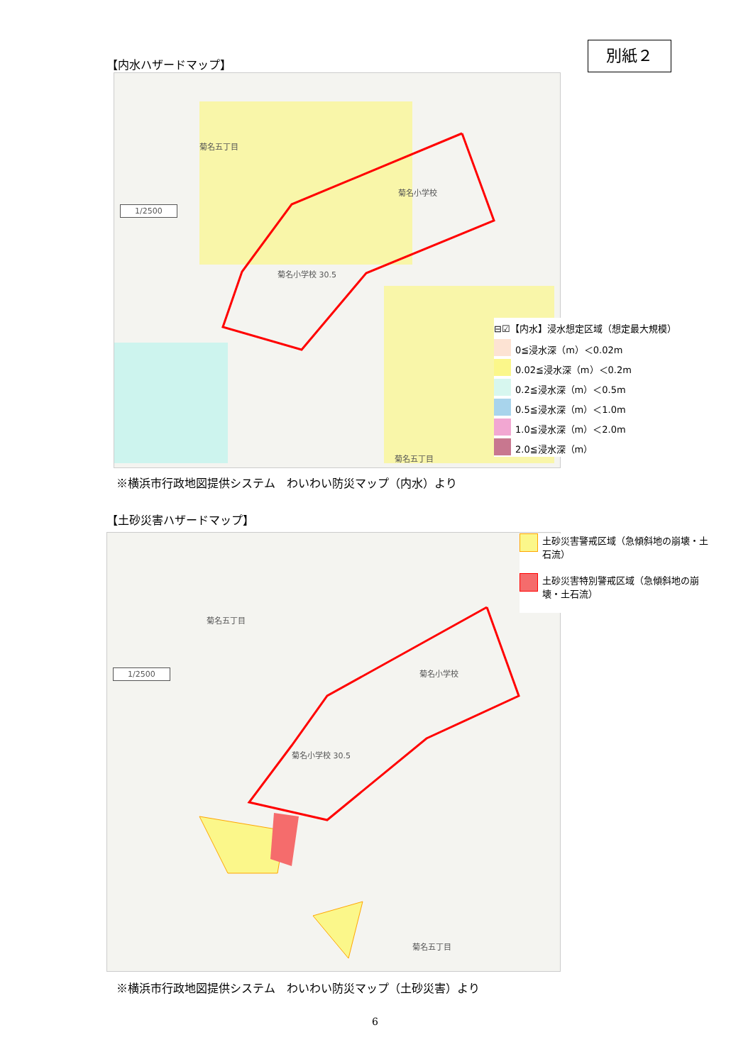別紙２
【内水ハザードマップ】
1/2500
菊名五丁目
菊名小学校
菊名小学校 30.5
菊名五丁目
⊟☑【内水】浸水想定区域（想定最大規模）
0≦浸水深（m）＜0.02m
0.02≦浸水深（m）＜0.2m
0.2≦浸水深（m）＜0.5m
0.5≦浸水深（m）＜1.0m
1.0≦浸水深（m）＜2.0m
2.0≦浸水深（m）
※横浜市行政地図提供システム　わいわい防災マップ（内水）より
【土砂災害ハザードマップ】
1/2500
菊名五丁目
菊名小学校
菊名小学校 30.5
菊名五丁目
土砂災害警戒区域（急傾斜地の崩壊・土石流）
土砂災害特別警戒区域（急傾斜地の崩壊・土石流）
※横浜市行政地図提供システム　わいわい防災マップ（土砂災害）より
6